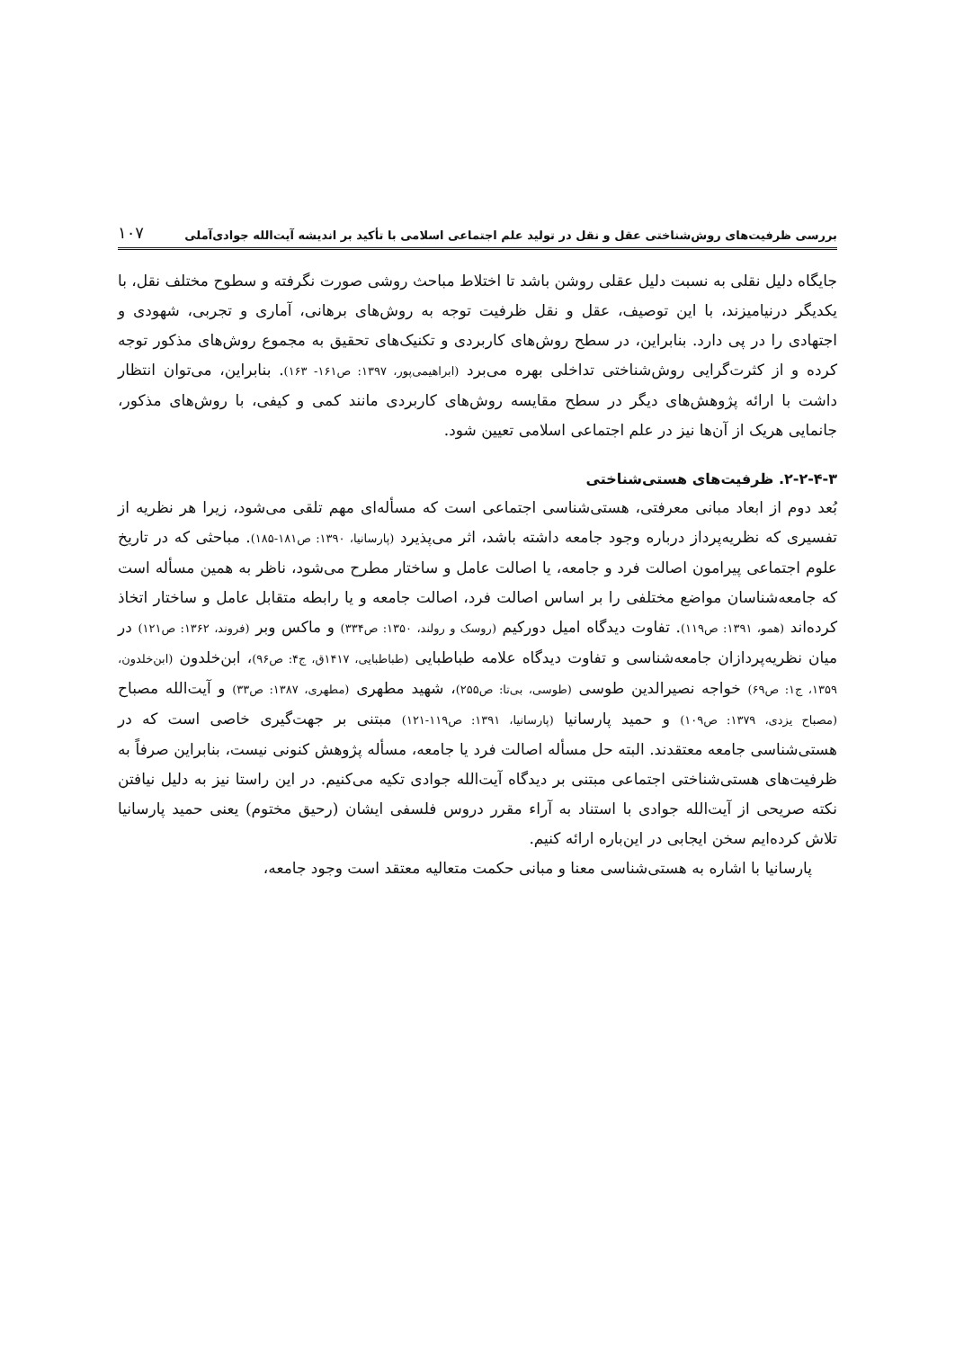بررسی ظرفیت‌های روش‌شناختی عقل و نقل در تولید علم اجتماعی اسلامی با تأکید بر اندیشه آیت‌الله جوادی‌آملی ۱۰۷
جایگاه دلیل نقلی به نسبت دلیل عقلی روشن باشد تا اختلاط مباحث روشی صورت نگرفته و سطوح مختلف نقل، با یکدیگر درنیامیزند، با این توصیف، عقل و نقل ظرفیت توجه به روش‌های برهانی، آماری و تجربی، شهودی و اجتهادی را در پی دارد. بنابراین، در سطح روش‌های کاربردی و تکنیک‌های تحقیق به مجموع روش‌های مذکور توجه کرده و از کثرت‌گرایی روش‌شناختی تداخلی بهره می‌برد (ابراهیمی‌پور، ۱۳۹۷: ص۱۶۱- ۱۶۳). بنابراین، می‌توان انتظار داشت با ارائه پژوهش‌های دیگر در سطح مقایسه روش‌های کاربردی مانند کمی و کیفی، با روش‌های مذکور، جانمایی هریک از آن‌ها نیز در علم اجتماعی اسلامی تعیین شود.
۲-۲-۴-۳. ظرفیت‌های هستی‌شناختی
بُعد دوم از ابعاد مبانی معرفتی، هستی‌شناسی اجتماعی است که مسأله‌ای مهم تلقی می‌شود، زیرا هر نظریه از تفسیری که نظریه‌پرداز درباره وجود جامعه داشته باشد، اثر می‌پذیرد (پارسانیا، ۱۳۹۰: ص۱۸۱-۱۸۵). مباحثی که در تاریخ علوم اجتماعی پیرامون اصالت فرد و جامعه، یا اصالت عامل و ساختار مطرح می‌شود، ناظر به همین مسأله است که جامعه‌شناسان مواضع مختلفی را بر اساس اصالت فرد، اصالت جامعه و یا رابطه متقابل عامل و ساختار اتخاذ کرده‌اند (همو، ۱۳۹۱: ص۱۱۹). تفاوت دیدگاه امیل دورکیم (روسک و رولند، ۱۳۵۰: ص۳۳۴) و ماکس وبر (فروند، ۱۳۶۲: ص۱۲۱) در میان نظریه‌پردازان جامعه‌شناسی و تفاوت دیدگاه علامه طباطبایی (طباطبایی، ۱۴۱۷ق، ج۴: ص۹۶)، ابن‌خلدون (ابن‌خلدون، ۱۳۵۹، ج۱: ص۶۹) خواجه نصیرالدین طوسی (طوسی، بی‌تا: ص۲۵۵)، شهید مطهری (مطهری، ۱۳۸۷: ص۳۳) و آیت‌الله مصباح (مصباح یزدی، ۱۳۷۹: ص۱۰۹) و حمید پارسانیا (پارسانیا، ۱۳۹۱: ص۱۱۹-۱۲۱) مبتنی بر جهت‌گیری خاصی است که در هستی‌شناسی جامعه معتقدند. البته حل مسأله اصالت فرد یا جامعه، مسأله پژوهش کنونی نیست، بنابراین صرفاً به ظرفیت‌های هستی‌شناختی اجتماعی مبتنی بر دیدگاه آیت‌الله جوادی تکیه می‌کنیم. در این راستا نیز به دلیل نیافتن نکته صریحی از آیت‌الله جوادی با استناد به آراء مقرر دروس فلسفی ایشان (رحیق مختوم) یعنی حمید پارسانیا تلاش کرده‌ایم سخن ایجابی در این‌باره ارائه کنیم.
پارسانیا با اشاره به هستی‌شناسی معنا و مبانی حکمت متعالیه معتقد است وجود جامعه،